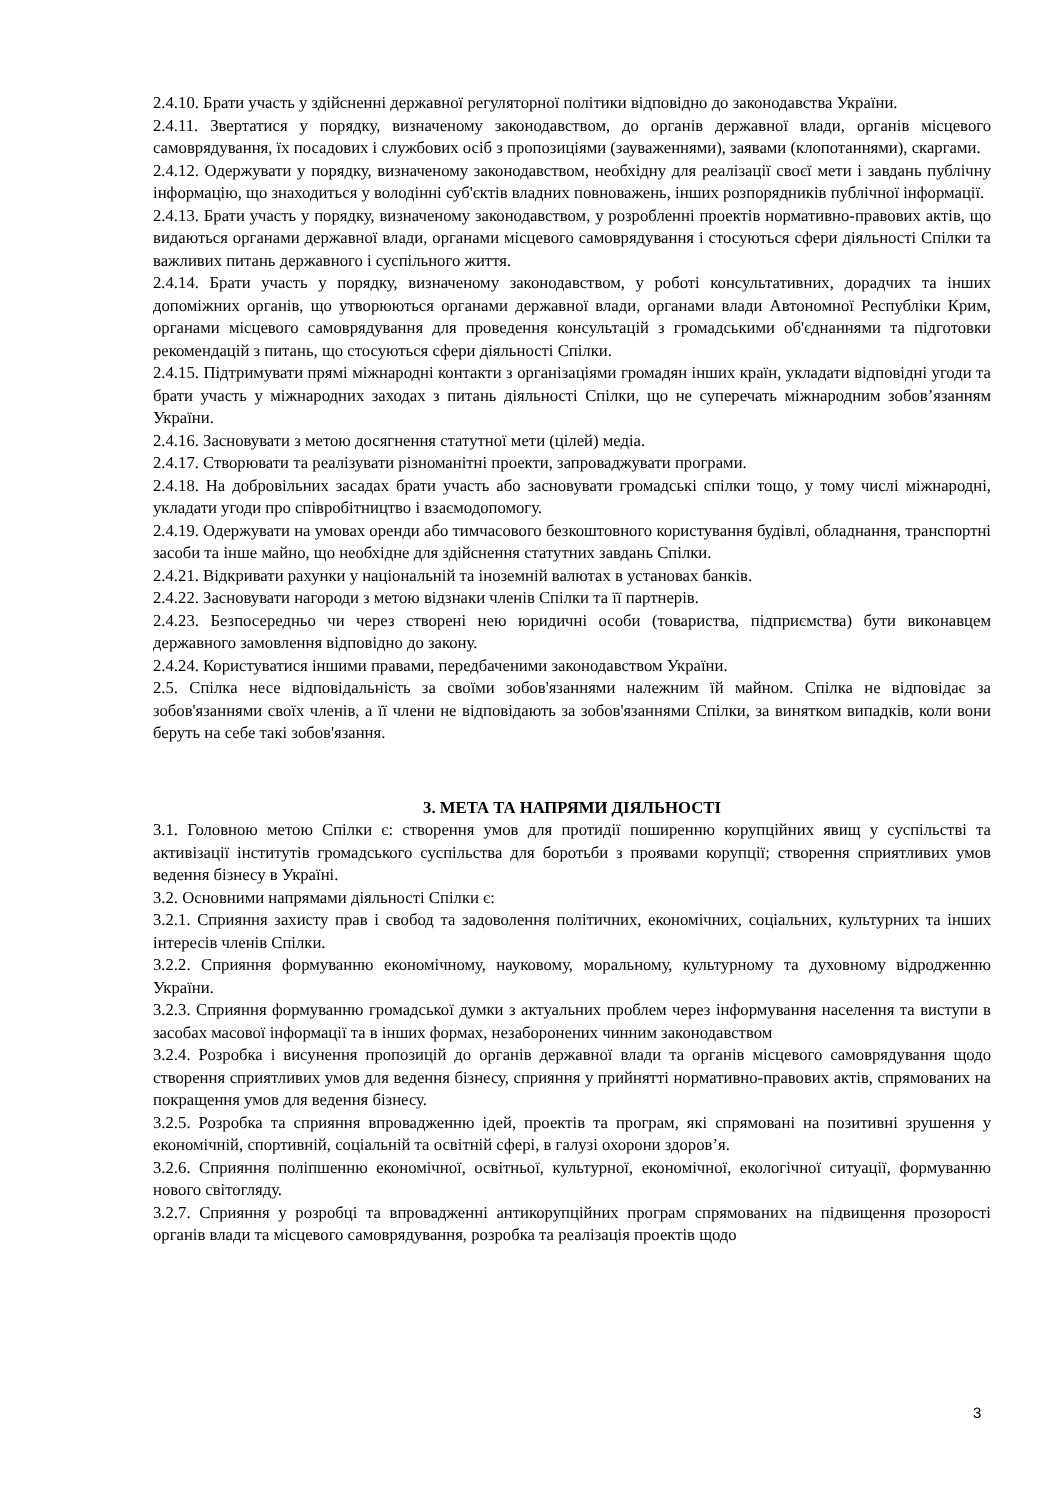2.4.10. Брати участь у здійсненні державної регуляторної політики відповідно до законодавства України.
2.4.11. Звертатися у порядку, визначеному законодавством, до органів державної влади, органів місцевого самоврядування, їх посадових і службових осіб з пропозиціями (зауваженнями), заявами (клопотаннями), скаргами.
2.4.12. Одержувати у порядку, визначеному законодавством, необхідну для реалізації своєї мети і завдань публічну інформацію, що знаходиться у володінні суб'єктів владних повноважень, інших розпорядників публічної інформації.
2.4.13. Брати участь у порядку, визначеному законодавством, у розробленні проектів нормативно-правових актів, що видаються органами державної влади, органами місцевого самоврядування і стосуються сфери діяльності Спілки та важливих питань державного і суспільного життя.
2.4.14. Брати участь у порядку, визначеному законодавством, у роботі консультативних, дорадчих та інших допоміжних органів, що утворюються органами державної влади, органами влади Автономної Республіки Крим, органами місцевого самоврядування для проведення консультацій з громадськими об'єднаннями та підготовки рекомендацій з питань, що стосуються сфери діяльності Спілки.
2.4.15. Підтримувати прямі міжнародні контакти з організаціями громадян інших країн, укладати відповідні угоди та брати участь у міжнародних заходах з питань діяльності Спілки, що не суперечать міжнародним зобов’язанням України.
2.4.16. Засновувати з метою досягнення статутної мети (цілей) медіа.
2.4.17. Створювати та реалізувати різноманітні проекти, запроваджувати програми.
2.4.18. На добровільних засадах брати участь або засновувати громадські спілки тощо, у тому числі міжнародні, укладати угоди про співробітництво і взаємодопомогу.
2.4.19. Одержувати на умовах оренди або тимчасового безкоштовного користування будівлі, обладнання, транспортні засоби та інше майно, що необхідне для здійснення статутних завдань Спілки.
2.4.21. Відкривати рахунки у національній та іноземній валютах в установах банків.
2.4.22. Засновувати нагороди з метою відзнаки членів Спілки та її партнерів.
2.4.23. Безпосередньо чи через створені нею юридичні особи (товариства, підприємства) бути виконавцем державного замовлення відповідно до закону.
2.4.24. Користуватися іншими правами, передбаченими законодавством України.
2.5. Спілка несе відповідальність за своїми зобов'язаннями належним їй майном. Спілка не відповідає за зобов'язаннями своїх членів, а її члени не відповідають за зобов'язаннями Спілки, за винятком випадків, коли вони беруть на себе такі зобов'язання.
3. МЕТА ТА НАПРЯМИ ДІЯЛЬНОСТІ
3.1. Головною метою Спілки є: створення умов для протидії поширенню корупційних явищ у суспільстві та активізації інститутів громадського суспільства для боротьби з проявами корупції; створення сприятливих умов ведення бізнесу в Україні.
3.2. Основними напрямами діяльності Спілки є:
3.2.1. Сприяння захисту прав і свобод та задоволення політичних, економічних, соціальних, культурних та інших інтересів членів Спілки.
3.2.2. Сприяння формуванню економічному, науковому, моральному, культурному та духовному відродженню України.
3.2.3. Сприяння формуванню громадської думки з актуальних проблем через інформування населення та виступи в засобах масової інформації та в інших формах, незаборонених чинним законодавством
3.2.4. Розробка і висунення пропозицій до органів державної влади та органів місцевого самоврядування щодо створення сприятливих умов для ведення бізнесу, сприяння у прийнятті нормативно-правових актів, спрямованих на покращення умов для ведення бізнесу.
3.2.5. Розробка та сприяння впровадженню ідей, проектів та програм, які спрямовані на позитивні зрушення у економічній, спортивній, соціальній та освітній сфері, в галузі охорони здоров’я.
3.2.6. Сприяння поліпшенню економічної, освітньої, культурної, економічної, екологічної ситуації, формуванню нового світогляду.
3.2.7. Сприяння у розробці та впровадженні антикорупційних програм спрямованих на підвищення прозорості органів влади та місцевого самоврядування, розробка та реалізація проектів щодо
3